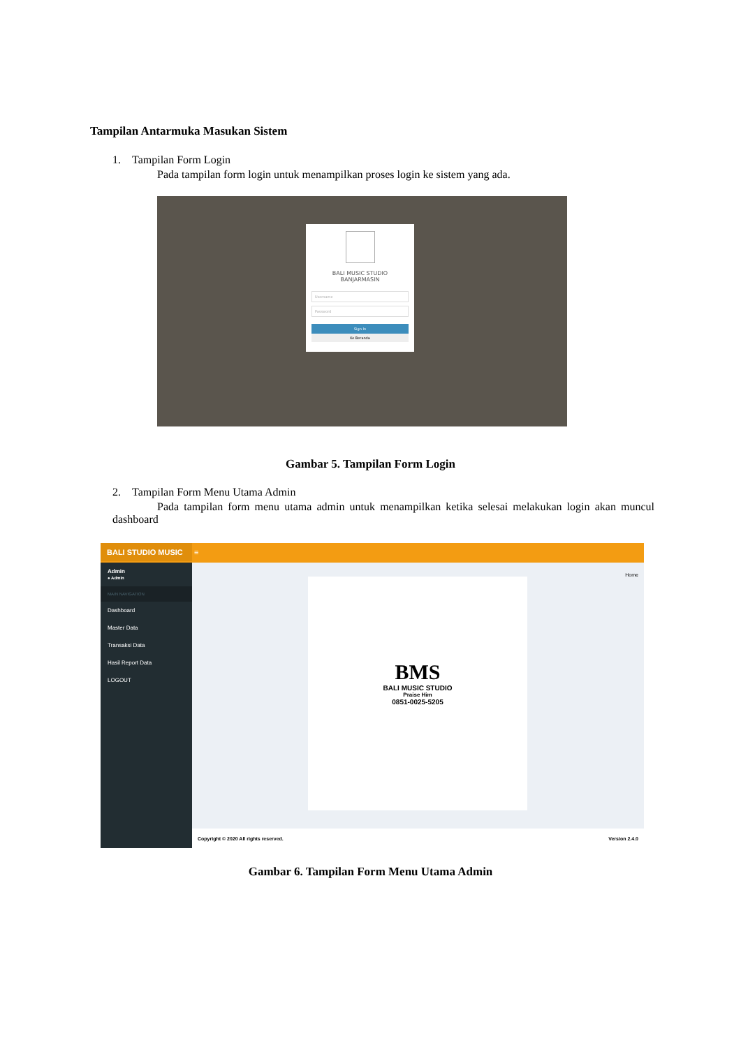Tampilan Antarmuka Masukan Sistem
1. Tampilan Form Login
Pada tampilan form login untuk menampilkan proses login ke sistem yang ada.
BALI MUSIC STUDIO
BANJARMASIN
Username
Password
Sign In
Ke Beranda
Gambar 5. Tampilan Form Login
2. Tampilan Form Menu Utama Admin
Pada tampilan form menu utama admin untuk menampilkan ketika selesai melakukan login akan muncul dashboard
BALI STUDIO MUSIC ≡
Admin
● Admin
MAIN NAVIGATION
Dashboard
Master Data
Transaksi Data
Hasil Report Data
LOGOUT
Home
BMS
BALI MUSIC STUDIO
Praise Him
0851-0025-5205
Copyright © 2020 All rights reserved. Version 2.4.0
Gambar 6. Tampilan Form Menu Utama Admin